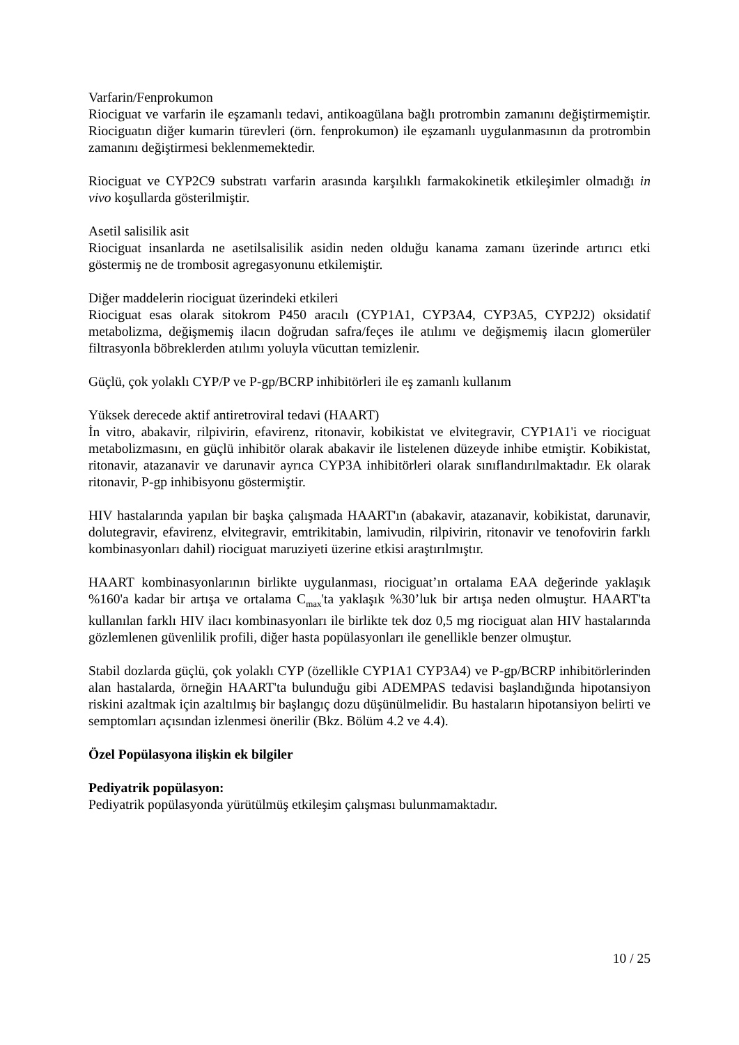Varfarin/Fenprokumon
Riociguat ve varfarin ile eşzamanlı tedavi, antikoagülana bağlı protrombin zamanını değiştirmemiştir. Riociguatın diğer kumarin türevleri (örn. fenprokumon) ile eşzamanlı uygulanmasının da protrombin zamanını değiştirmesi beklenmemektedir.
Riociguat ve CYP2C9 substratı varfarin arasında karşılıklı farmakokinetik etkileşimler olmadığı in vivo koşullarda gösterilmiştir.
Asetil salisilik asit
Riociguat insanlarda ne asetilsalisilik asidin neden olduğu kanama zamanı üzerinde artırıcı etki göstermiş ne de trombosit agregasyonunu etkilemiştir.
Diğer maddelerin riociguat üzerindeki etkileri
Riociguat esas olarak sitokrom P450 aracılı (CYP1A1, CYP3A4, CYP3A5, CYP2J2) oksidatif metabolizma, değişmemiş ilacın doğrudan safra/feçes ile atılımı ve değişmemiş ilacın glomerüler filtrasyonla böbreklerden atılımı yoluyla vücuttan temizlenir.
Güçlü, çok yolaklı CYP/P ve P-gp/BCRP inhibitörleri ile eş zamanlı kullanım
Yüksek derecede aktif antiretroviral tedavi (HAART)
İn vitro, abakavir, rilpivirin, efavirenz, ritonavir, kobikistat ve elvitegravir, CYP1A1'i ve riociguat metabolizmasını, en güçlü inhibitör olarak abakavir ile listelenen düzeyde inhibe etmiştir. Kobikistat, ritonavir, atazanavir ve darunavir ayrıca CYP3A inhibitörleri olarak sınıflandırılmaktadır. Ek olarak ritonavir, P-gp inhibisyonu göstermiştir.
HIV hastalarında yapılan bir başka çalışmada HAART'ın (abakavir, atazanavir, kobikistat, darunavir, dolutegravir, efavirenz, elvitegravir, emtrikitabin, lamivudin, rilpivirin, ritonavir ve tenofovirin farklı kombinasyonları dahil) riociguat maruziyeti üzerine etkisi araştırılmıştır.
HAART kombinasyonlarının birlikte uygulanması, riociguat’ın ortalama EAA değerinde yaklaşık %160'a kadar bir artışa ve ortalama C<sub>max</sub>'ta yaklaşık %30’luk bir artışa neden olmuştur. HAART'ta kullanılan farklı HIV ilacı kombinasyonları ile birlikte tek doz 0,5 mg riociguat alan HIV hastalarında gözlemlenen güvenlilik profili, diğer hasta popülasyonları ile genellikle benzer olmuştur.
Stabil dozlarda güçlü, çok yolaklı CYP (özellikle CYP1A1 CYP3A4) ve P-gp/BCRP inhibitörlerinden alan hastalarda, örneğin HAART'ta bulunduğu gibi ADEMPAS tedavisi başlandığında hipotansiyon riskini azaltmak için azaltılmış bir başlangıç dozu düşünülmelidir. Bu hastaların hipotansiyon belirti ve semptomları açısından izlenmesi önerilir (Bkz. Bölüm 4.2 ve 4.4).
Özel Popülasyona ilişkin ek bilgiler
Pediyatrik popülasyon:
Pediyatrik popülasyonda yürütülmüş etkileşim çalışması bulunmamaktadır.
10 / 25